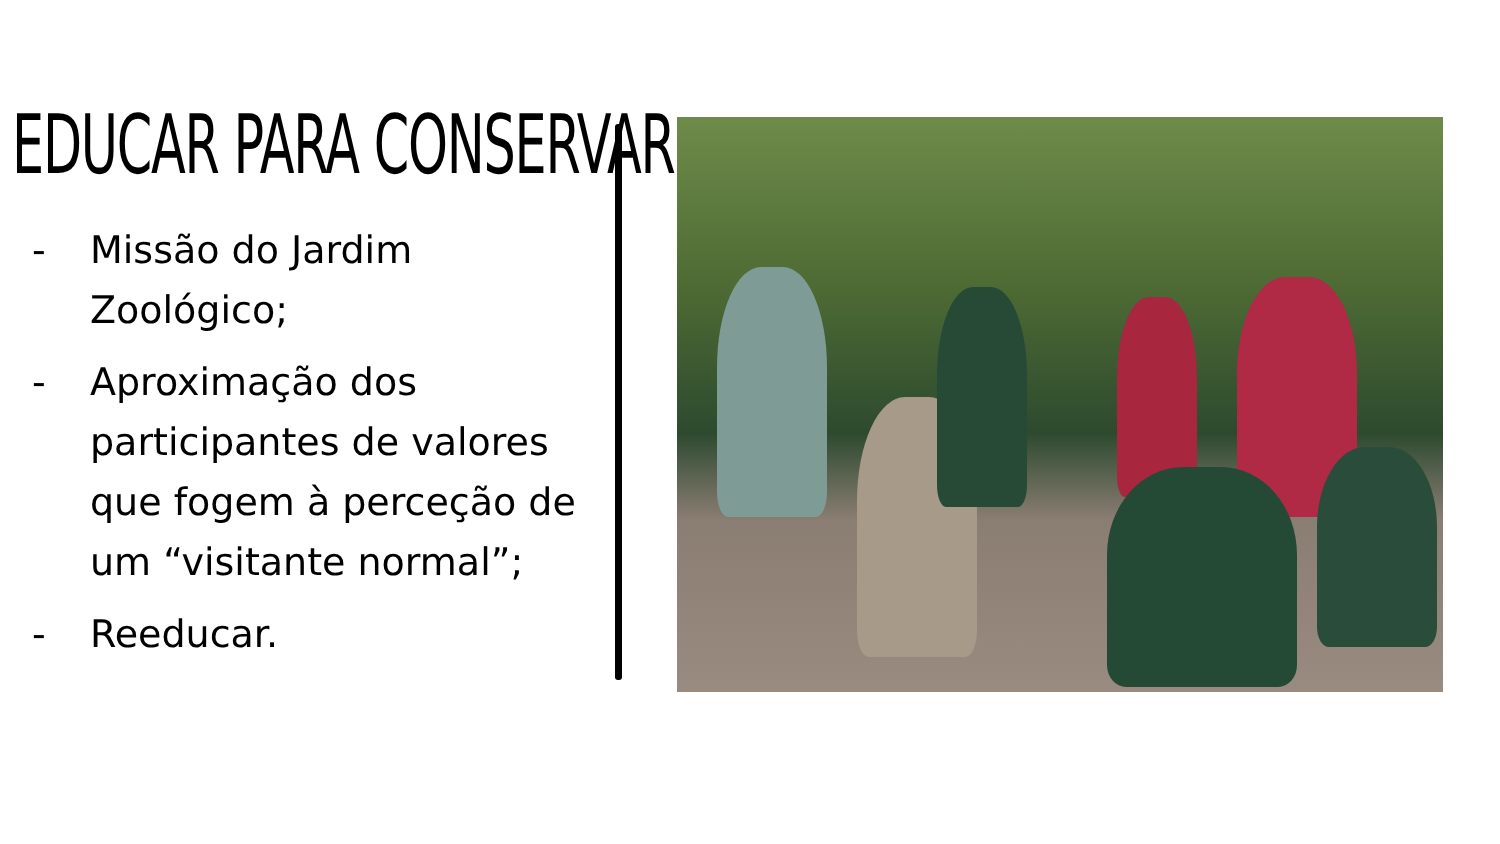EDUCAR PARA CONSERVAR
- Missão do Jardim Zoológico;
- Aproximação dos participantes de valores que fogem à perceção de um “visitante normal”;
- Reeducar.